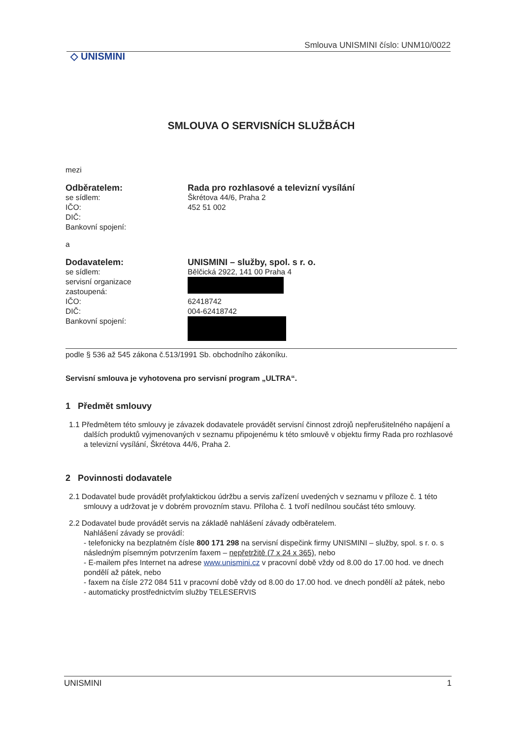Smlouva UNISMINI číslo: UNM10/0022
◇ UNISMINI
SMLOUVA O SERVISNÍCH SLUŽBÁCH
mezi
Odběratelem: Rada pro rozhlasové a televizní vysílání
se sídlem: Škrétova 44/6, Praha 2
IČO: 452 51 002
DIČ:
Bankovní spojení:
a
Dodavatelem: UNISMINI – služby, spol. s r. o.
se sídlem: Bělčická 2922, 141 00 Praha 4
servisní organizace
zastoupená:
IČO: 62418742
DIČ: 004-62418742
Bankovní spojení:
podle § 536 až 545 zákona č.513/1991 Sb. obchodního zákoníku.
Servisní smlouva je vyhotovena pro servisní program „ULTRA“.
1 Předmět smlouvy
1.1 Předmětem této smlouvy je závazek dodavatele provádět servisní činnost zdrojů nepřerušitelného napájení a dalších produktů vyjmenovaných v seznamu připojenému k této smlouvě v objektu firmy Rada pro rozhlasové a televizní vysílání, Škrétova 44/6, Praha 2.
2 Povinnosti dodavatele
2.1 Dodavatel bude provádět profylaktickou údržbu a servis zařízení uvedených v seznamu v příloze č. 1 této smlouvy a udržovat je v dobrém provozním stavu. Příloha č. 1 tvoří nedílnou součást této smlouvy.
2.2 Dodavatel bude provádět servis na základě nahlášení závady odběratelem.
Nahlášení závady se provádí:
- telefonicky na bezplatném čísle 800 171 298 na servisní dispečink firmy UNISMINI – služby, spol. s r. o. s následným písemným potvrzením faxem – nepřetržitě (7 x 24 x 365), nebo
- E-mailem přes Internet na adrese www.unismini.cz v pracovní době vždy od 8.00 do 17.00 hod. ve dnech pondělí až pátek, nebo
- faxem na čísle 272 084 511 v pracovní době vždy od 8.00 do 17.00 hod. ve dnech pondělí až pátek, nebo
- automaticky prostřednictvím služby TELESERVIS
UNISMINI 1